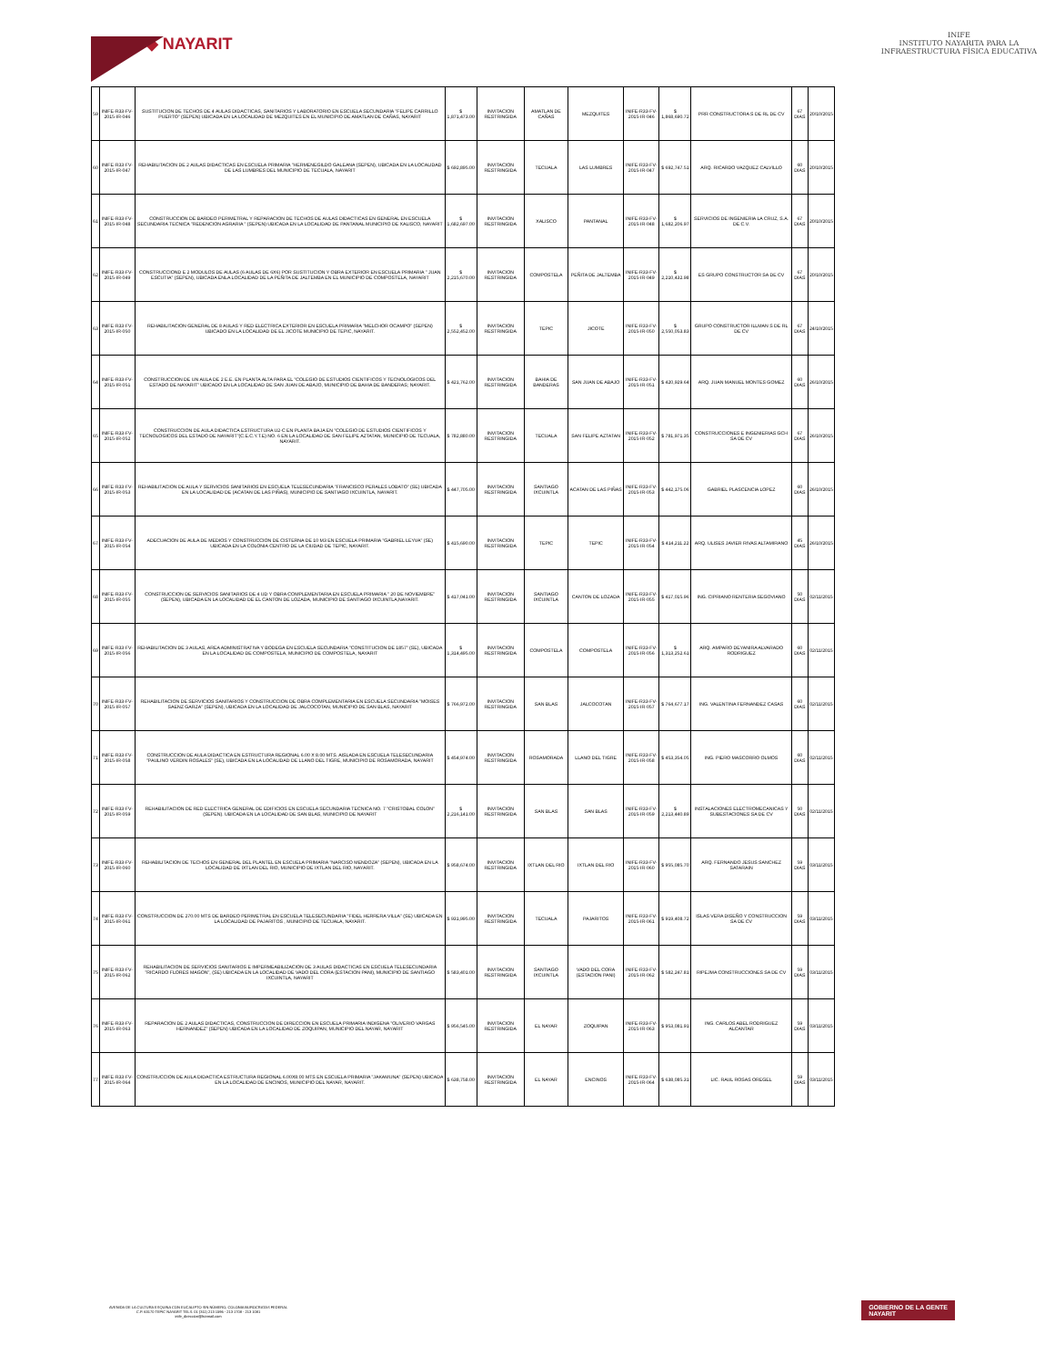◆ NAYARIT
INIFE
INSTITUTO NAYARITA PARA LA
INFRAESTRUCTURA FÍSICA EDUCATIVA
| 59 | INIFE-R33-FV-2015-IR-046 | SUSTITUCION DE TECHOS DE 4 AULAS DIDACTICAS, SANITARIOS Y LABORATORIO EN ESCUELA SECUNDARIA "FELIPE CARRILLO PUERTO" (SEPEN) UBICADA EN LA LOCALIDAD DE MEZQUITES EN EL MUNICIPIO DE AMATLAN DE CAÑAS, NAYARIT | $ 1,871,473.00 | INVITACION RESTRINGIDA | AMATLAN DE CAÑAS | MEZQUITES | INIFE-R33-FV-2015-IR-046 | $ 1,868,690.72 | PRR CONSTRUCTORA S DE RL DE CV | 67 DIAS | 20/10/2015 |
| 60 | INIFE-R33-FV-2015-IR-047 | REHABILITACION DE 2 AULAS DIDACTICAS EN ESCUELA PRIMARIA "HERMENEGILDO GALEANA (SEPEN), UBICADA EN LA LOCALIDAD DE LAS LUMBRES DEL MUNICIPIO DE TECUALA, NAYARIT | $ 692,895.00 | INVITACION RESTRINGIDA | TECUALA | LAS LUMBRES | INIFE-R33-FV-2015-IR-047 | $ 692,747.51 | ARQ. RICARDO VAZQUEZ CALVILLO | 60 DIAS | 20/10/2015 |
| 61 | INIFE-R33-FV-2015-IR-048 | CONSTRUCCION DE BARDEO PERIMETRAL Y REPARACION DE TECHOS DE AULAS DIDACTICAS EN GENERAL EN ESCUELA SECUNDARIA TECNICA "REDENCION AGRARIA " (SEPEN) UBICADA EN LA LOCALIDAD DE PANTANAL MUNICIPIO DE XALISCO, NAYARIT | $ 1,682,697.00 | INVITACION RESTRINGIDA | XALISCO | PANTANAL | INIFE-R33-FV-2015-IR-048 | $ 1,682,206.97 | SERVICIOS DE INGENIERIA LA CRUZ, S.A. DE C.V. | 67 DIAS | 20/10/2015 |
| 62 | INIFE-R33-FV-2015-IR-049 | CONSTRUCCIOND E 2 MODULOS DE AULAS (6 AULAS DE 6X6) POR SUSTITUCION Y OBRA EXTERIOR EN ESCUELA PRIMARIA " JUAN ESCUTIA" (SEPEN), UBICADA ENLA LOCALIDAD DE LA PEÑITA DE JALTEMBA EN EL MUNICIPIO DE COMPOSTELA, NAYARIT | $ 2,215,670.00 | INVITACION RESTRINGIDA | COMPOSTELA | PEÑITA DE JALTEMBA | INIFE-R33-FV-2015-IR-049 | $ 2,210,432.98 | ES GRUPO CONSTRUCTOR SA DE CV | 67 DIAS | 20/10/2015 |
| 63 | INIFE-R33-FV-2015-IR-050 | REHABILITACION GENERAL DE 8 AULAS Y RED ELECTRICA EXTERIOR EN ESCUELA PRIMARIA "MELCHOR OCAMPO" (SEPEN) UBICADO EN LA LOCALIDAD DE EL JICOTE MUNICIPIO DE TEPIC, NAYARIT. | $ 2,552,452.00 | INVITACION RESTRINGIDA | TEPIC | JICOTE | INIFE-R33-FV-2015-IR-050 | $ 2,550,053.83 | GRUPO CONSTRUCTOR ILLMAN S DE RL DE CV | 67 DIAS | 24/10/2015 |
| 64 | INIFE-R33-FV-2015-IR-051 | CONSTRUCCION DE UN AULA DE 2 E.E. EN PLANTA ALTA PARA EL "COLEGIO DE ESTUDIOS CIENTIFICOS Y TECNOLOGICOS DEL ESTADO DE NAYARIT" UBICADO EN LA LOCALIDAD DE SAN JUAN DE ABAJO, MUNICIPIO DE BAHIA DE BANDERAS; NAYARIT. | $ 421,762.00 | INVITACION RESTRINGIDA | BAHIA DE BANDERAS | SAN JUAN DE ABAJO | INIFE-R33-FV-2015-IR-051 | $ 420,929.64 | ARQ. JUAN MANUEL MONTES GOMEZ | 60 DIAS | 26/10/2015 |
| 65 | INIFE-R33-FV-2015-IR-052 | CONSTRUCCION DE AULA DIDACTICA ESTRUCTURA U2-C EN PLANTA BAJA EN "COLEGIO DE ESTUDIOS CIENTIFICOS Y TECNOLOGICOS DEL ESTADO DE NAYARIT"(C.E.C.Y.T.E) NO. 6 EN LA LOCALIDAD DE SAN FELIPE AZTATAN, MUNICIPIO DE TECUALA, NAYARIT. | $ 782,880.00 | INVITACION RESTRINGIDA | TECUALA | SAN FELIPE AZTATAN | INIFE-R33-FV-2015-IR-052 | $ 781,971.35 | CONSTRUCCIONES E INGENIERIAS GCH SA DE CV | 67 DIAS | 26/10/2015 |
| 66 | INIFE-R33-FV-2015-IR-053 | REHABILITACION DE AULA Y SERVICIOS SANITARIOS EN ESCUELA TELESECUNDARIA "FRANCISCO PERALES LOBATO" (SE) UBICADA EN LA LOCALIDAD DE (ACATAN DE LAS PIÑAS), MUNICIPIO DE SANTIAGO IXCUINTLA, NAYARIT. | $ 447,705.00 | INVITACION RESTRINGIDA | SANTIAGO IXCUINTLA | ACATAN DE LAS PIÑAS | INIFE-R33-FV-2015-IR-053 | $ 442,175.06 | GABRIEL PLASCENCIA LOPEZ | 60 DIAS | 26/10/2015 |
| 67 | INIFE-R33-FV-2015-IR-054 | ADECUACION DE AULA DE MEDIOS Y CONSTRUCCION DE CISTERNA DE 10 M3 EN ESCUELA PRIMARIA "GABRIEL LEYVA" (SE) UBICADA EN LA COLONIA CENTRO DE LA CIUDAD DE TEPIC, NAYARIT. | $ 415,690.00 | INVITACION RESTRINGIDA | TEPIC | TEPIC | INIFE-R33-FV-2015-IR-054 | $ 414,211.22 | ARQ. ULISES JAVIER RIVAS ALTAMIRANO | 45 DIAS | 26/10/2015 |
| 68 | INIFE-R33-FV-2015-IR-055 | CONSTRUCCION DE SERVICIOS SANITARIOS DE 4 UD Y OBRA COMPLEMENTARIA EN ESCUELA PRIMARIA " 20 DE NOVIEMBRE" (SEPEN), UBICADA EN LA LOCALIDAD DE EL CANTON DE LOZADA, MUNICIPIO DE SANTIAGO IXCUINTLA,NAYARIT. | $ 417,041.00 | INVITACION RESTRINGIDA | SANTIAGO IXCUINTLA | CANTON DE LOZADA | INIFE-R33-FV-2015-IR-055 | $ 417,015.96 | ING. CIPRIANO RENTERIA SEGOVIANO | 50 DIAS | 02/11/2015 |
| 69 | INIFE-R33-FV-2015-IR-056 | REHABILITACION DE 3 AULAS, AREA ADMINISTRATIVA Y BODEGA EN ESCUELA SECUNDARIA "CONSTITUCION DE 1857" (SE), UBICADA EN LA LOCALIDAD DE COMPOSTELA, MUNICIPIO DE COMPOSTELA, NAYARIT | $ 1,314,495.00 | INVITACION RESTRINGIDA | COMPOSTELA | COMPOSTELA | INIFE-R33-FV-2015-IR-056 | $ 1,313,252.61 | ARQ. AMPARO DEYANIRA ALVARADO RODRIGUEZ | 60 DIAS | 02/11/2015 |
| 70 | INIFE-R33-FV-2015-IR-057 | REHABILITACION DE SERVICIOS SANITARIOS Y CONSTRUCCION DE OBRA COMPLEMENTARIA EN ESCUELA SECUNDARIA "MOISES SAENZ GARZA" (SEPEN), UBICADA EN LA LOCALIDAD DE JALCOCOTAN, MUNICIPIO DE SAN BLAS, NAYARIT | $ 766,972.00 | INVITACION RESTRINGIDA | SAN BLAS | JALCOCOTAN | INIFE-R33-FV-2015-IR-057 | $ 764,677.17 | ING. VALENTINA FERNANDEZ CASAS | 60 DIAS | 02/11/2015 |
| 71 | INIFE-R33-FV-2015-IR-058 | CONSTRUCCION DE AULA DIDACTICA EN ESTRUCTURA REGIONAL 6.00 X 8.00 MTS. AISLADA EN ESCUELA TELESECUNDARIA "PAULINO VERDIN ROSALES" (SE), UBICADA EN LA LOCALIDAD DE LLANO DEL TIGRE, MUNICIPIO DE ROSAMORADA, NAYARIT | $ 454,974.00 | INVITACION RESTRINGIDA | ROSAMORADA | LLANO DEL TIGRE | INIFE-R33-FV-2015-IR-058 | $ 453,354.05 | ING. PIERO MASCORRO OLMOS | 60 DIAS | 02/11/2015 |
| 72 | INIFE-R33-FV-2015-IR-059 | REHABILITACION DE RED ELECTRICA GENERAL DE EDIFICIOS EN ESCUELA SECUNDARIA TECNICA NO. 7 "CRISTOBAL COLON" (SEPEN). UBICADA EN LA LOCALIDAD DE SAN BLAS, MUNICIPIO DE NAYARIT | $ 2,216,141.00 | INVITACION RESTRINGIDA | SAN BLAS | SAN BLAS | INIFE-R33-FV-2015-IR-059 | $ 2,213,440.89 | INSTALACIONES ELECTROMECANICAS Y SUBESTACIONES SA DE CV | 50 DIAS | 02/11/2015 |
| 73 | INIFE-R33-FV-2015-IR-060 | REHABILITACION DE TECHOS EN GENERAL DEL PLANTEL EN ESCUELA PRIMARIA "NARCISO MENDOZA" (SEPEN), UBICADA EN LA LOCALIDAD DE IXTLAN DEL RIO, MUNICIPIO DE IXTLAN DEL RIO, NAYARIT. | $ 958,674.00 | INVITACION RESTRINGIDA | IXTLAN DEL RIO | IXTLAN DEL RIO | INIFE-R33-FV-2015-IR-060 | $ 955,085.70 | ARQ. FERNANDO JESUS SANCHEZ SATARAIN | 59 DIAS | 03/11/2015 |
| 74 | INIFE-R33-FV-2015-IR-061 | CONSTRUCCION DE 270.00 MTS DE BARDEO PERIMETRAL EN ESCUELA TELESECUNDARIA "FIDEL HERRERA VILLA" (SE) UBICADA EN LA LOCALIDAD DE PAJARITOS , MUNICIPIO DE TECUALA, NAYARIT. | $ 931,995.00 | INVITACION RESTRINGIDA | TECUALA | PAJARITOS | INIFE-R33-FV-2015-IR-061 | $ 919,408.72 | ISLAS VERA DISEÑO Y CONSTRUCCION SA DE CV | 59 DIAS | 03/11/2015 |
| 75 | INIFE-R33-FV-2015-IR-062 | REHABILITACION DE SERVICIOS SANITARIOS E IMPERMEABILIZACION DE 3 AULAS DIDACTICAS EN ESCUELA TELESECUNDARIA "RICARDO FLORES MAGON", (SE) UBICADA EN LA LOCALIDAD DE VADO DEL CORA (ESTACION PANI), MUNICIPIO DE SANTIAGO IXCUINTLA, NAYARIT | $ 583,401.00 | INVITACION RESTRINGIDA | SANTIAGO IXCUINTLA | VADO DEL CORA (ESTACION PANI) | INIFE-R33-FV-2015-IR-062 | $ 582,247.81 | RIPEJMA CONSTRUCCIONES SA DE CV | 59 DIAS | 03/11/2015 |
| 76 | INIFE-R33-FV-2015-IR-063 | REPARACION DE 2 AULAS DIDACTICAS, CONSTRUCCION DE DIRECCION EN ESCUELA PRIMARIA INDIGENA "OLIVERIO VARGAS HERNANDEZ" (SEPEN) UBICADA EN LA LOCALIDAD DE ZOQUIPAN, MUNICIPIO DEL NAYAR, NAYARIT | $ 956,545.00 | INVITACION RESTRINGIDA | EL NAYAR | ZOQUIPAN | INIFE-R33-FV-2015-IR-063 | $ 953,081.91 | ING. CARLOS ABEL RODRIGUEZ ALCANTAR | 59 DIAS | 03/11/2015 |
| 77 | INIFE-R33-FV-2015-IR-064 | CONSTRUCCION DE AULA DIDACTICA ESTRUCTURA REGIONAL 6.00X8.00 MTS EN ESCUELA PRIMARIA "JAKAMUNA" (SEPEN) UBICADA EN LA LOCALIDAD DE ENCINOS, MUNICIPIO DEL NAYAR, NAYARIT. | $ 638,758.00 | INVITACION RESTRINGIDA | EL NAYAR | ENCINOS | INIFE-R33-FV-2015-IR-064 | $ 638,085.31 | LIC. RAUL ROSAS OREGEL | 59 DIAS | 03/11/2015 |
AVENIDA DE LA CULTURA ESQUINA CON EUCALIPTO SIN NÚMERO, COLONIA BUROCRATAS FEDERAL
C.P. 63170 TEPIC NAYARIT TELS. 01 (311) 213 1596 - 213 1708 - 213 1081
inife_direccion@hotmail.com
GOBIERNO DE LA GENTE
NAYARIT